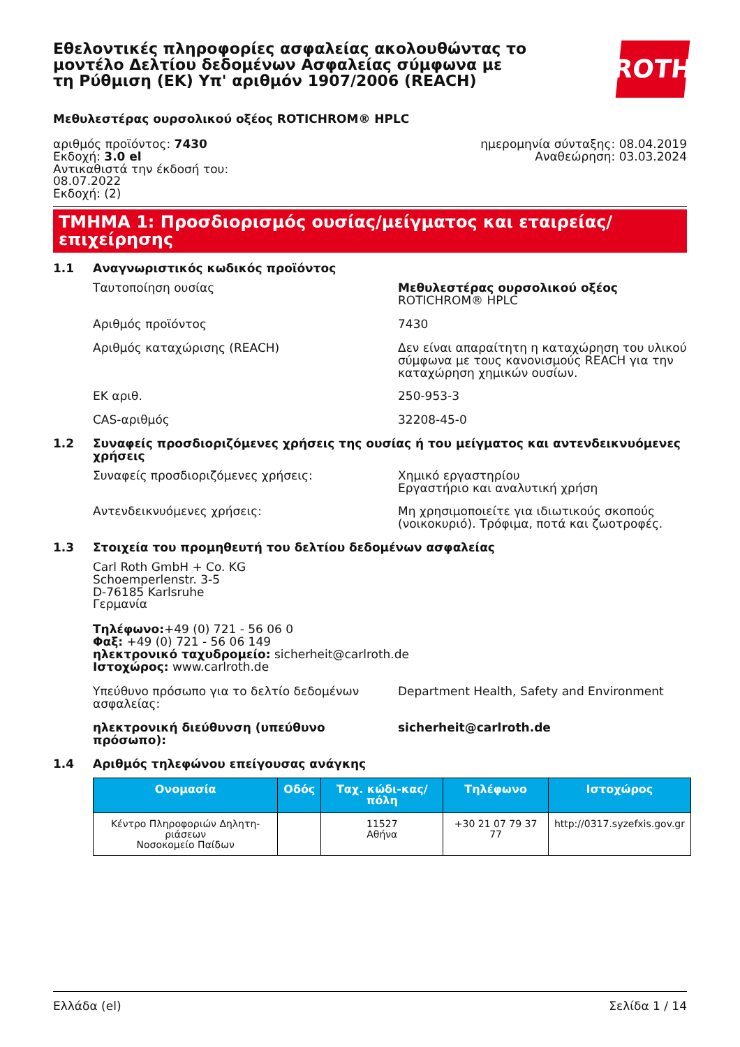Εθελοντικές πληροφορίες ασφαλείας ακολουθώντας το μοντέλο Δελτίου δεδομένων Ασφαλείας σύμφωνα με τη Ρύθμιση (ΕΚ) Υπ' αριθμόν 1907/2006 (REACH)
ROTH
Μεθυλεστέρας ουρσολικού οξέος ROTICHROM® HPLC
αριθμός προϊόντος: 7430
Εκδοχή: 3.0 el
Αντικαθιστά την έκδοσή του:
08.07.2022
Εκδοχή: (2)
ημερομηνία σύνταξης: 08.04.2019
Αναθεώρηση: 03.03.2024
ΤΜΗΜΑ 1: Προσδιορισμός ουσίας/μείγματος και εταιρείας/επιχείρησης
1.1 Αναγνωριστικός κωδικός προϊόντος
Ταυτοποίηση ουσίας Μεθυλεστέρας ουρσολικού οξέος
ROTICHROM® HPLC
Αριθμός προϊόντος 7430
Αριθμός καταχώρισης (REACH) Δεν είναι απαραίτητη η καταχώρηση του υλικού σύμφωνα με τους κανονισμούς REACH για την καταχώρηση χημικών ουσίων.
ΕΚ αριθ. 250-953-3
CAS-αριθμός 32208-45-0
1.2 Συναφείς προσδιοριζόμενες χρήσεις της ουσίας ή του μείγματος και αντενδεικνυόμενες χρήσεις
Συναφείς προσδιοριζόμενες χρήσεις: Χημικό εργαστηρίου
Εργαστήριο και αναλυτική χρήση
Αντενδεικνυόμενες χρήσεις: Μη χρησιμοποιείτε για ιδιωτικούς σκοπούς (νοικοκυριό). Τρόφιμα, ποτά και ζωοτροφές.
1.3 Στοιχεία του προμηθευτή του δελτίου δεδομένων ασφαλείας
Carl Roth GmbH + Co. KG
Schoemperlenstr. 3-5
D-76185 Karlsruhe
Γερμανία
Τηλέφωνο:+49 (0) 721 - 56 06 0
Φαξ: +49 (0) 721 - 56 06 149
ηλεκτρονικό ταχυδρομείο: sicherheit@carlroth.de
Ιστοχώρος: www.carlroth.de
Υπεύθυνο πρόσωπο για το δελτίο δεδομένων ασφαλείας:
Department Health, Safety and Environment
ηλεκτρονική διεύθυνση (υπεύθυνο πρόσωπο): sicherheit@carlroth.de
1.4 Αριθμός τηλεφώνου επείγουσας ανάγκης
| Ονομασία | Οδός | Ταχ. κώδι-κας/πόλη | Τηλέφωνο | Ιστοχώρος |
| --- | --- | --- | --- | --- |
| Κέντρο Πληροφοριών Δηλητη-ριάσεων Νοσοκομείο Παίδων | | 11527 Αθήνα | +30 21 07 79 37 77 | http://0317.syzefxis.gov.gr |
Ελλάδα (el) Σελίδα 1 / 14